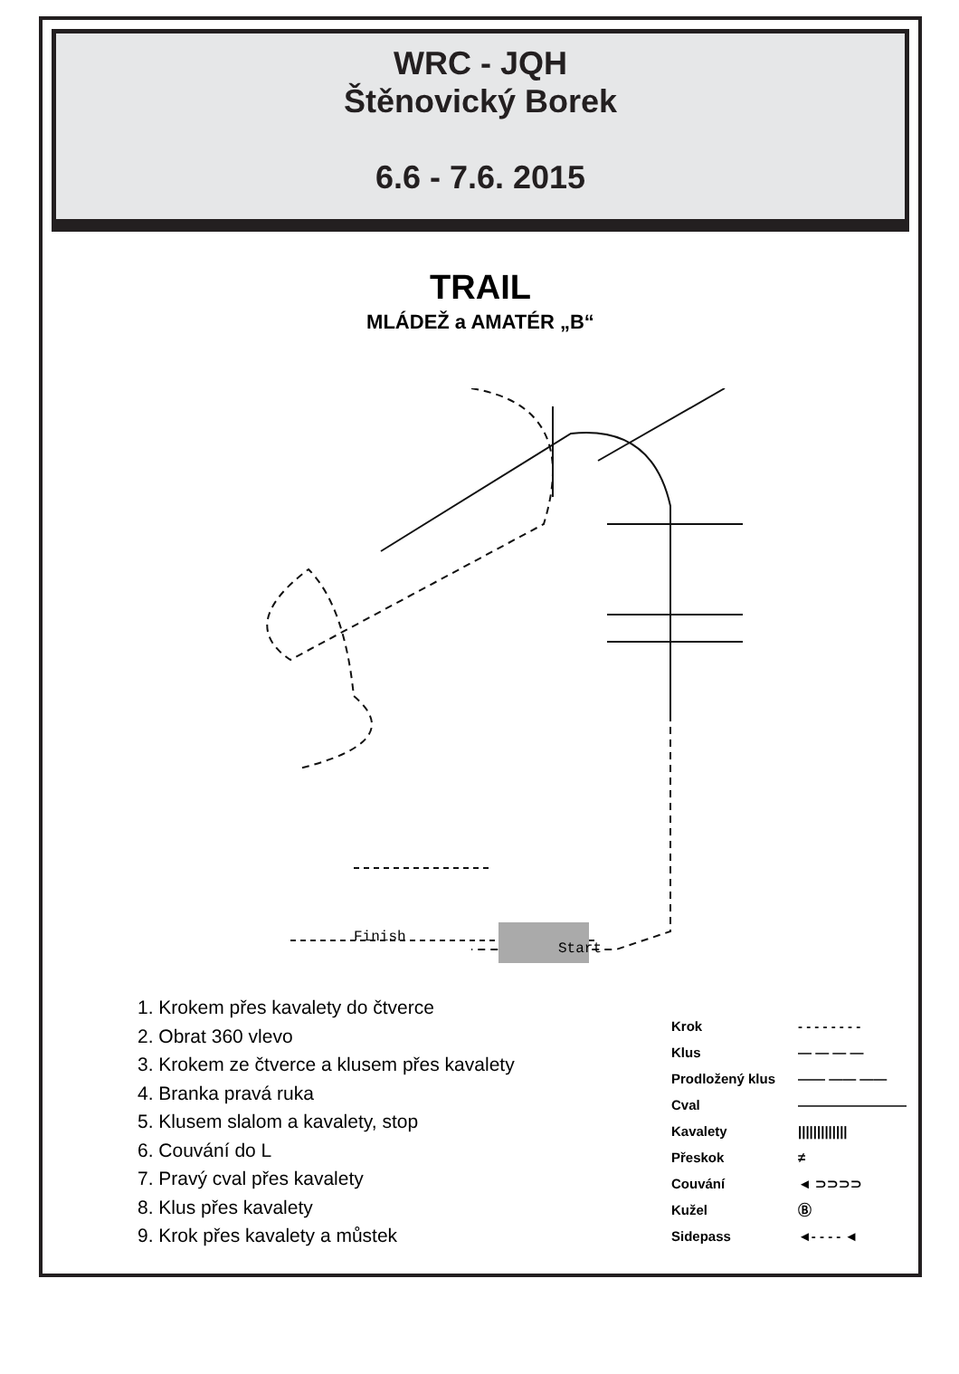WRC - JQH
Štěnovický Borek
6.6 - 7.6. 2015
TRAIL
MLÁDEŽ a AMATÉR „B“
Finish
Start
1. Krokem přes kavalety do čtverce
2. Obrat 360 vlevo
3. Krokem ze čtverce a klusem přes kavalety
4. Branka pravá ruka
5. Klusem slalom a kavalety, stop
6. Couvání do L
7. Pravý cval přes kavalety
8. Klus přes kavalety
9. Krok přes kavalety a můstek
Krok - - - - - - - -
Klus — — — —
Prodložený klus —— —— ——
Cval ————————
Kavalety |||||||||||||
Přeskok ≠
Couvání ◄ ⊃⊃⊃⊃
Kužel Ⓑ
Sidepass ◄- - - - ◄